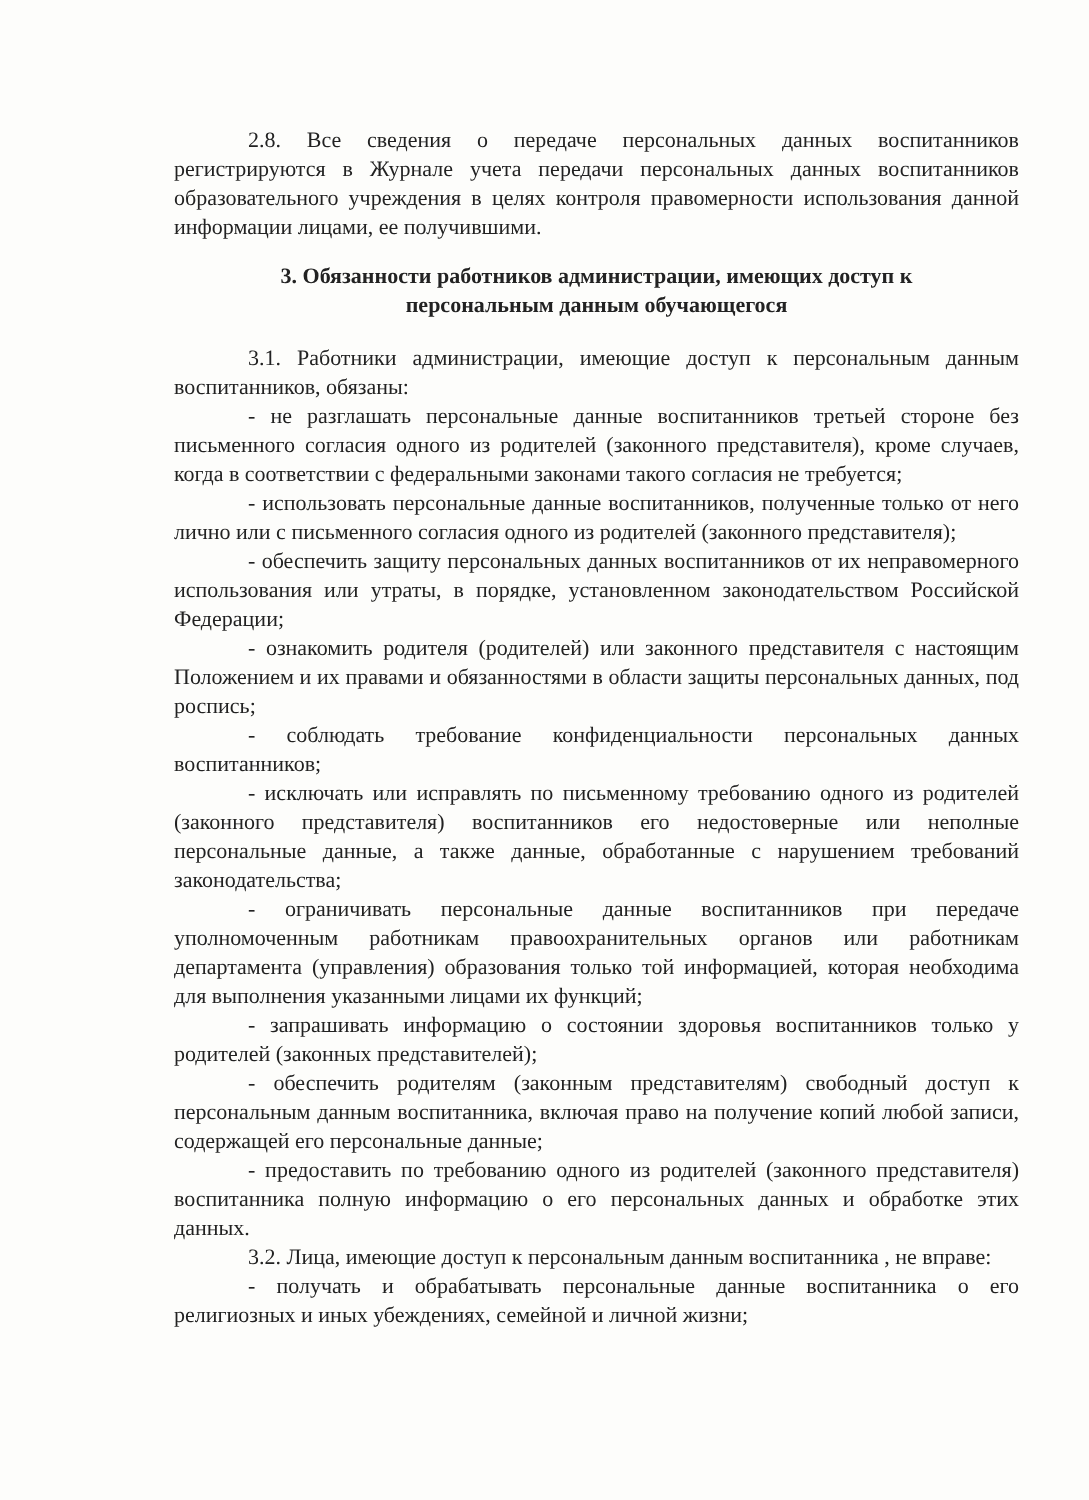2.8. Все сведения о передаче персональных данных воспитанников регистрируются в Журнале учета передачи персональных данных воспитанников образовательного учреждения в целях контроля правомерности использования данной информации лицами, ее получившими.
3. Обязанности работников администрации, имеющих доступ к
персональным данным обучающегося
3.1. Работники администрации, имеющие доступ к персональным данным воспитанников, обязаны:
- не разглашать персональные данные воспитанников третьей стороне без письменного согласия одного из родителей (законного представителя), кроме случаев, когда в соответствии с федеральными законами такого согласия не требуется;
- использовать персональные данные воспитанников, полученные только от него лично или с письменного согласия одного из родителей (законного представителя);
- обеспечить защиту персональных данных воспитанников от их неправомерного использования или утраты, в порядке, установленном законодательством Российской Федерации;
- ознакомить родителя (родителей) или законного представителя с настоящим Положением и их правами и обязанностями в области защиты персональных данных, под роспись;
- соблюдать требование конфиденциальности персональных данных воспитанников;
- исключать или исправлять по письменному требованию одного из родителей (законного представителя) воспитанников его недостоверные или неполные персональные данные, а также данные, обработанные с нарушением требований законодательства;
- ограничивать персональные данные воспитанников при передаче уполномоченным работникам правоохранительных органов или работникам департамента (управления) образования только той информацией, которая необходима для выполнения указанными лицами их функций;
- запрашивать информацию о состоянии здоровья воспитанников только у родителей (законных представителей);
- обеспечить родителям (законным представителям) свободный доступ к персональным данным воспитанника, включая право на получение копий любой записи, содержащей его персональные данные;
- предоставить по требованию одного из родителей (законного представителя) воспитанника полную информацию о его персональных данных и обработке этих данных.
3.2. Лица, имеющие доступ к персональным данным воспитанника , не вправе:
- получать и обрабатывать персональные данные воспитанника о его религиозных и иных убеждениях, семейной и личной жизни;